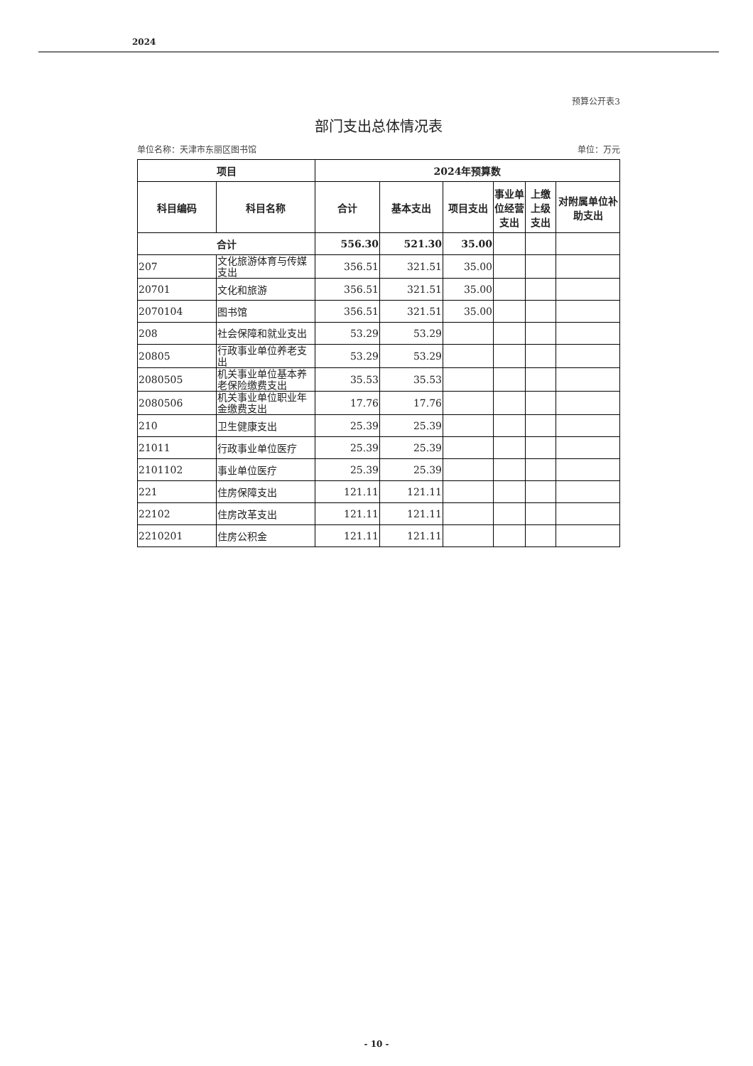2024
预算公开表3
部门支出总体情况表
单位名称：天津市东丽区图书馆 单位：万元
| 项目 | | 2024年预算数 | | | | | |
| --- | --- | --- | --- | --- | --- | --- | --- |
| 科目编码 | 科目名称 | 合计 | 基本支出 | 项目支出 | 事业单位经营支出 | 上缴上级支出 | 对附属单位补助支出 |
| 合计 | | 556.30 | 521.30 | 35.00 | | | |
| 207 | 文化旅游体育与传媒支出 | 356.51 | 321.51 | 35.00 | | | |
| 20701 | 文化和旅游 | 356.51 | 321.51 | 35.00 | | | |
| 2070104 | 图书馆 | 356.51 | 321.51 | 35.00 | | | |
| 208 | 社会保障和就业支出 | 53.29 | 53.29 | | | | |
| 20805 | 行政事业单位养老支出 | 53.29 | 53.29 | | | | |
| 2080505 | 机关事业单位基本养老保险缴费支出 | 35.53 | 35.53 | | | | |
| 2080506 | 机关事业单位职业年金缴费支出 | 17.76 | 17.76 | | | | |
| 210 | 卫生健康支出 | 25.39 | 25.39 | | | | |
| 21011 | 行政事业单位医疗 | 25.39 | 25.39 | | | | |
| 2101102 | 事业单位医疗 | 25.39 | 25.39 | | | | |
| 221 | 住房保障支出 | 121.11 | 121.11 | | | | |
| 22102 | 住房改革支出 | 121.11 | 121.11 | | | | |
| 2210201 | 住房公积金 | 121.11 | 121.11 | | | | |
- 10 -